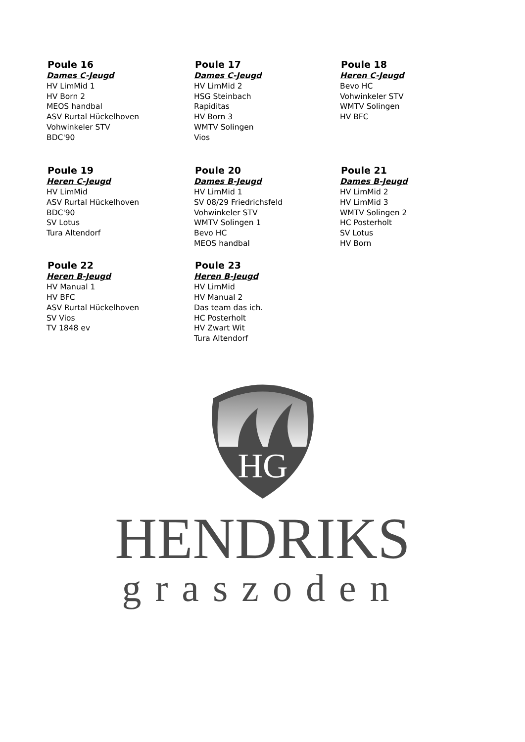Poule 16
Dames C-Jeugd
HV LimMid 1
HV Born 2
MEOS handbal
ASV Rurtal Hückelhoven
Vohwinkeler STV
BDC'90
Poule 17
Dames C-Jeugd
HV LimMid 2
HSG Steinbach
Rapiditas
HV Born 3
WMTV Solingen
Vios
Poule 18
Heren C-Jeugd
Bevo HC
Vohwinkeler STV
WMTV Solingen
HV BFC
Poule 19
Heren C-Jeugd
HV LimMid
ASV Rurtal Hückelhoven
BDC'90
SV Lotus
Tura Altendorf
Poule 20
Dames B-Jeugd
HV LimMid 1
SV 08/29 Friedrichsfeld
Vohwinkeler STV
WMTV Solingen 1
Bevo HC
MEOS handbal
Poule 21
Dames B-Jeugd
HV LimMid 2
HV LimMid 3
WMTV Solingen 2
HC Posterholt
SV Lotus
HV Born
Poule 22
Heren B-Jeugd
HV Manual 1
HV BFC
ASV Rurtal Hückelhoven
SV Vios
TV 1848 ev
Poule 23
Heren B-Jeugd
HV LimMid
HV Manual 2
Das team das ich.
HC Posterholt
HV Zwart Wit
Tura Altendorf
HG
HENDRIKS
graszoden